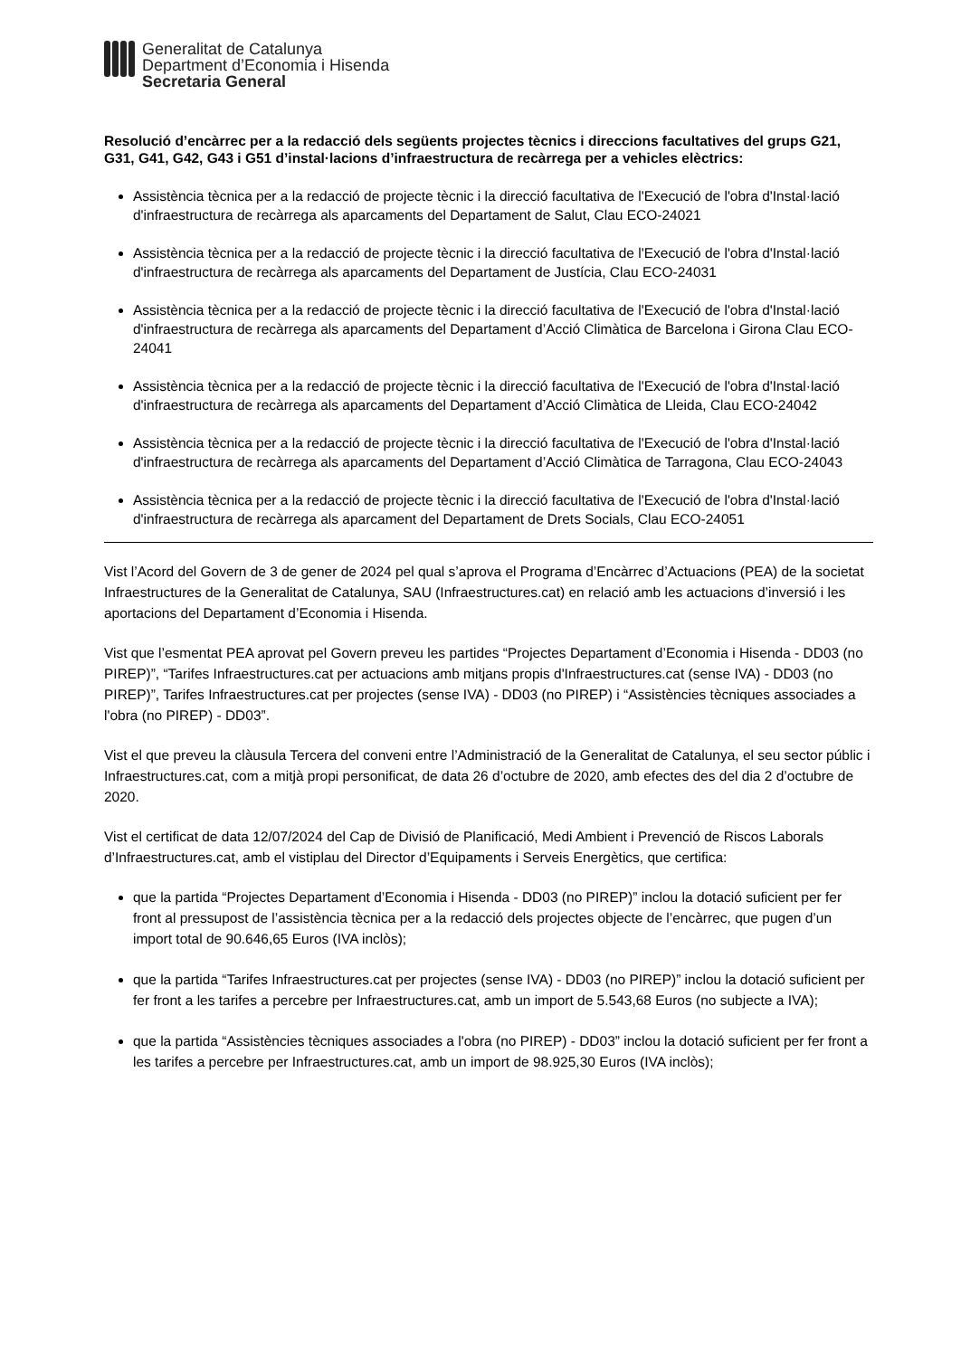Generalitat de Catalunya
Department d’Economia i Hisenda
Secretaria General
Resolució d’encàrrec per a la redacció dels següents projectes tècnics i direccions facultatives del grups G21, G31, G41, G42, G43 i G51 d’instal·lacions d’infraestructura de recàrrega per a vehicles elèctrics:
Assistència tècnica per a la redacció de projecte tècnic i la direcció facultativa de l'Execució de l'obra d'Instal·lació d'infraestructura de recàrrega als aparcaments del Departament de Salut, Clau ECO-24021
Assistència tècnica per a la redacció de projecte tècnic i la direcció facultativa de l'Execució de l'obra d'Instal·lació d'infraestructura de recàrrega als aparcaments del Departament de Justícia, Clau ECO-24031
Assistència tècnica per a la redacció de projecte tècnic i la direcció facultativa de l'Execució de l'obra d'Instal·lació d'infraestructura de recàrrega als aparcaments del Departament d’Acció Climàtica de Barcelona i Girona Clau ECO-24041
Assistència tècnica per a la redacció de projecte tècnic i la direcció facultativa de l'Execució de l'obra d'Instal·lació d'infraestructura de recàrrega als aparcaments del Departament d’Acció Climàtica de Lleida, Clau ECO-24042
Assistència tècnica per a la redacció de projecte tècnic i la direcció facultativa de l'Execució de l'obra d'Instal·lació d'infraestructura de recàrrega als aparcaments del Departament d’Acció Climàtica de Tarragona, Clau ECO-24043
Assistència tècnica per a la redacció de projecte tècnic i la direcció facultativa de l'Execució de l'obra d'Instal·lació d'infraestructura de recàrrega als aparcament del Departament de Drets Socials, Clau ECO-24051
Vist l’Acord del Govern de 3 de gener de 2024 pel qual s’aprova el Programa d’Encàrrec d’Actuacions (PEA) de la societat Infraestructures de la Generalitat de Catalunya, SAU (Infraestructures.cat) en relació amb les actuacions d’inversió i les aportacions del Departament d’Economia i Hisenda.
Vist que l’esmentat PEA aprovat pel Govern preveu les partides “Projectes Departament d’Economia i Hisenda - DD03 (no PIREP)”, “Tarifes Infraestructures.cat per actuacions amb mitjans propis d'Infraestructures.cat (sense IVA) - DD03 (no PIREP)”, Tarifes Infraestructures.cat per projectes (sense IVA) - DD03 (no PIREP) i “Assistències tècniques associades a l'obra (no PIREP) - DD03”.
Vist el que preveu la clàusula Tercera del conveni entre l’Administració de la Generalitat de Catalunya, el seu sector públic i Infraestructures.cat, com a mitjà propi personificat, de data 26 d’octubre de 2020, amb efectes des del dia 2 d’octubre de 2020.
Vist el certificat de data 12/07/2024 del Cap de Divisió de Planificació, Medi Ambient i Prevenció de Riscos Laborals d’Infraestructures.cat, amb el vistiplau del Director d’Equipaments i Serveis Energètics, que certifica:
que la partida “Projectes Departament d’Economia i Hisenda - DD03 (no PIREP)” inclou la dotació suficient per fer front al pressupost de l’assistència tècnica per a la redacció dels projectes objecte de l’encàrrec, que pugen d’un import total de 90.646,65 Euros (IVA inclòs);
que la partida “Tarifes Infraestructures.cat per projectes (sense IVA) - DD03 (no PIREP)” inclou la dotació suficient per fer front a les tarifes a percebre per Infraestructures.cat, amb un import de 5.543,68 Euros (no subjecte a IVA);
que la partida “Assistències tècniques associades a l'obra (no PIREP) - DD03” inclou la dotació suficient per fer front a les tarifes a percebre per Infraestructures.cat, amb un import de 98.925,30 Euros (IVA inclòs);